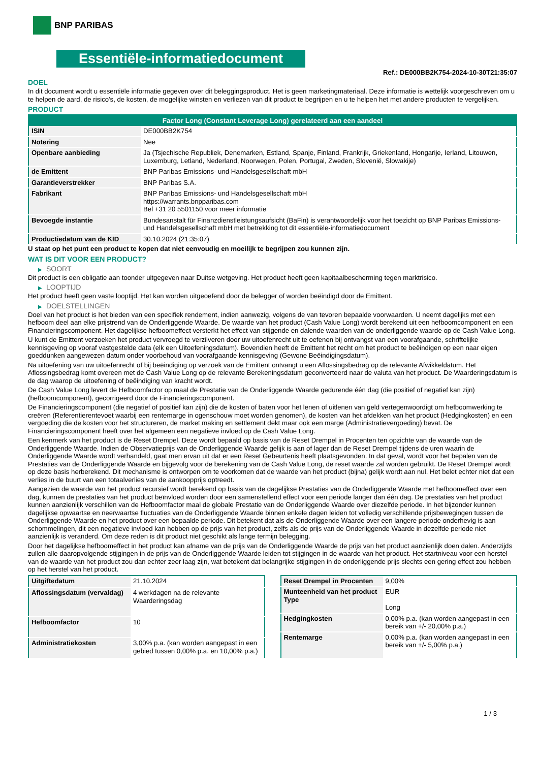BNP PARIBAS
Essentiële-informatiedocument
Ref.: DE000BB2K754-2024-10-30T21:35:07
DOEL
In dit document wordt u essentiële informatie gegeven over dit beleggingsproduct. Het is geen marketingmateriaal. Deze informatie is wettelijk voorgeschreven om u te helpen de aard, de risico's, de kosten, de mogelijke winsten en verliezen van dit product te begrijpen en u te helpen het met andere producten te vergelijken.
PRODUCT
| Factor Long (Constant Leverage Long) gerelateerd aan een aandeel | |
| --- | --- |
| ISIN | DE000BB2K754 |
| Notering | Nee |
| Openbare aanbieding | Ja (Tsjechische Republiek, Denemarken, Estland, Spanje, Finland, Frankrijk, Griekenland, Hongarije, Ierland, Litouwen, Luxemburg, Letland, Nederland, Noorwegen, Polen, Portugal, Zweden, Slovenië, Slowakije) |
| de Emittent | BNP Paribas Emissions- und Handelsgesellschaft mbH |
| Garantieverstrekker | BNP Paribas S.A. |
| Fabrikant | BNP Paribas Emissions- und Handelsgesellschaft mbH https://warrants.bnpparibas.com Bel +31 20 5501150 voor meer informatie |
| Bevoegde instantie | Bundesanstalt für Finanzdienstleistungsaufsicht (BaFin) is verantwoordelijk voor het toezicht op BNP Paribas Emissions- und Handelsgesellschaft mbH met betrekking tot dit essentiële-informatiedocument |
| Productiedatum van de KID | 30.10.2024 (21:35:07) |
U staat op het punt een product te kopen dat niet eenvoudig en moeilijk te begrijpen zou kunnen zijn.
WAT IS DIT VOOR EEN PRODUCT?
▶ SOORT
Dit product is een obligatie aan toonder uitgegeven naar Duitse wetgeving. Het product heeft geen kapitaalbescherming tegen marktrisico.
▶ LOOPTIJD
Het product heeft geen vaste looptijd. Het kan worden uitgeoefend door de belegger of worden beëindigd door de Emittent.
▶ DOELSTELLINGEN
Doel van het product is het bieden van een specifiek rendement, indien aanwezig, volgens de van tevoren bepaalde voorwaarden. U neemt dagelijks met een hefboom deel aan elke prijstrend van de Onderliggende Waarde. De waarde van het product (Cash Value Long) wordt berekend uit een hefboomcomponent en een Financieringscomponent. Het dagelijkse hefboomeffect versterkt het effect van stijgende en dalende waarden van de onderliggende waarde op de Cash Value Long.
U kunt de Emittent verzoeken het product vervroegd te verzilveren door uw uitoefenrecht uit te oefenen bij ontvangst van een voorafgaande, schriftelijke kennisgeving op vooraf vastgestelde data (elk een Uitoefeningsdatum). Bovendien heeft de Emittent het recht om het product te beëindigen op een naar eigen goeddunken aangewezen datum onder voorbehoud van voorafgaande kennisgeving (Gewone Beëindigingsdatum).
Na uitoefening van uw uitoefenrecht of bij beëindiging op verzoek van de Emittent ontvangt u een Aflossingsbedrag op de relevante Afwikkeldatum. Het Aflossingsbedrag komt overeen met de Cash Value Long op de relevante Berekeningsdatum geconverteerd naar de valuta van het product. De Waarderingsdatum is de dag waarop de uitoefening of beëindiging van kracht wordt.
De Cash Value Long levert de Hefboomfactor op maal de Prestatie van de Onderliggende Waarde gedurende één dag (die positief of negatief kan zijn) (hefboomcomponent), gecorrigeerd door de Financieringscomponent.
De Financieringscomponent (die negatief of positief kan zijn) die de kosten of baten voor het lenen of uitlenen van geld vertegenwoordigt om hefboomwerking te creëren (Referentierentevoet waarbij een rentemarge in ogenschouw moet worden genomen), de kosten van het afdekken van het product (Hedgingkosten) en een vergoeding die de kosten voor het structureren, de market making en settlement dekt maar ook een marge (Administratievergoeding) bevat. De Financieringscomponent heeft over het algemeen een negatieve invloed op de Cash Value Long.
Een kenmerk van het product is de Reset Drempel. Deze wordt bepaald op basis van de Reset Drempel in Procenten ten opzichte van de waarde van de Onderliggende Waarde. Indien de Observatieprijs van de Onderliggende Waarde gelijk is aan of lager dan de Reset Drempel tijdens de uren waarin de Onderliggende Waarde wordt verhandeld, gaat men ervan uit dat er een Reset Gebeurtenis heeft plaatsgevonden. In dat geval, wordt voor het bepalen van de Prestaties van de Onderliggende Waarde en bijgevolg voor de berekening van de Cash Value Long, de reset waarde zal worden gebruikt. De Reset Drempel wordt op deze basis herberekend. Dit mechanisme is ontworpen om te voorkomen dat de waarde van het product (bijna) gelijk wordt aan nul. Het belet echter niet dat een verlies in de buurt van een totaalverlies van de aankoopprijs optreedt.
Aangezien de waarde van het product recursief wordt berekend op basis van de dagelijkse Prestaties van de Onderliggende Waarde met hefboomeffect over een dag, kunnen de prestaties van het product beïnvloed worden door een samenstellend effect voor een periode langer dan één dag. De prestaties van het product kunnen aanzienlijk verschillen van de Hefboomfactor maal de globale Prestatie van de Onderliggende Waarde over diezelfde periode. In het bijzonder kunnen dagelijkse opwaartse en neerwaartse fluctuaties van de Onderliggende Waarde binnen enkele dagen leiden tot volledig verschillende prijsbewegingen tussen de Onderliggende Waarde en het product over een bepaalde periode. Dit betekent dat als de Onderliggende Waarde over een langere periode onderhevig is aan schommelingen, dit een negatieve invloed kan hebben op de prijs van het product, zelfs als de prijs van de Onderliggende Waarde in dezelfde periode niet aanzienlijk is veranderd. Om deze reden is dit product niet geschikt als lange termijn belegging.
Door het dagelijkse hefboomeffect in het product kan afname van de prijs van de Onderliggende Waarde de prijs van het product aanzienlijk doen dalen. Anderzijds zullen alle daaropvolgende stijgingen in de prijs van de Onderliggende Waarde leiden tot stijgingen in de waarde van het product. Het startniveau voor een herstel van de waarde van het product zou dan echter zeer laag zijn, wat betekent dat belangrijke stijgingen in de onderliggende prijs slechts een gering effect zou hebben op het herstel van het product.
| Uitgiftedatum | 21.10.2024 |
| Aflossingsdatum (vervaldag) | 4 werkdagen na de relevante Waarderingsdag |
| Hefboomfactor | 10 |
| Administratiekosten | 3,00% p.a. (kan worden aangepast in een gebied tussen 0,00% p.a. en 10,00% p.a.) |
| Reset Drempel in Procenten | 9,00% |
| Munteenheid van het product Type | EUR Long |
| Hedgingkosten | 0,00% p.a. (kan worden aangepast in een bereik van +/- 20,00% p.a.) |
| Rentemarge | 0,00% p.a. (kan worden aangepast in een bereik van +/- 5,00% p.a.) |
1 / 3